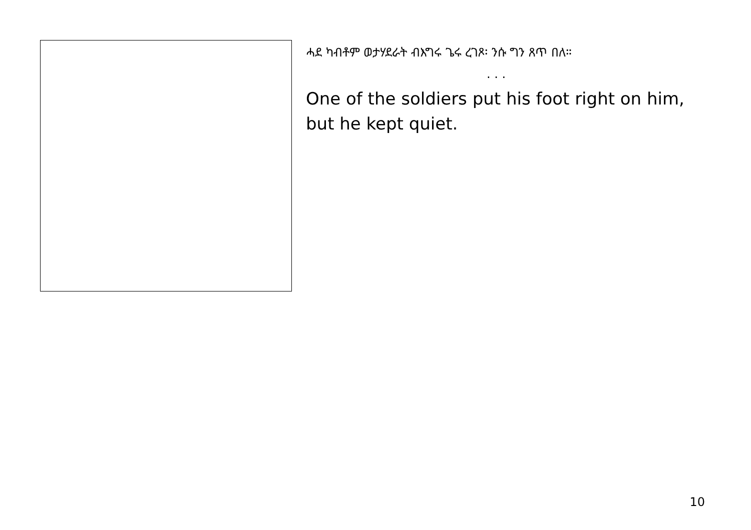ሓደ ካብቶም ወታሃደራት ብእግሩ ጌሩ ረገጾ፡ ንሱ ግን ጸጥ በለ።
. . .
One of the soldiers put his foot right on him, but he kept quiet.
10